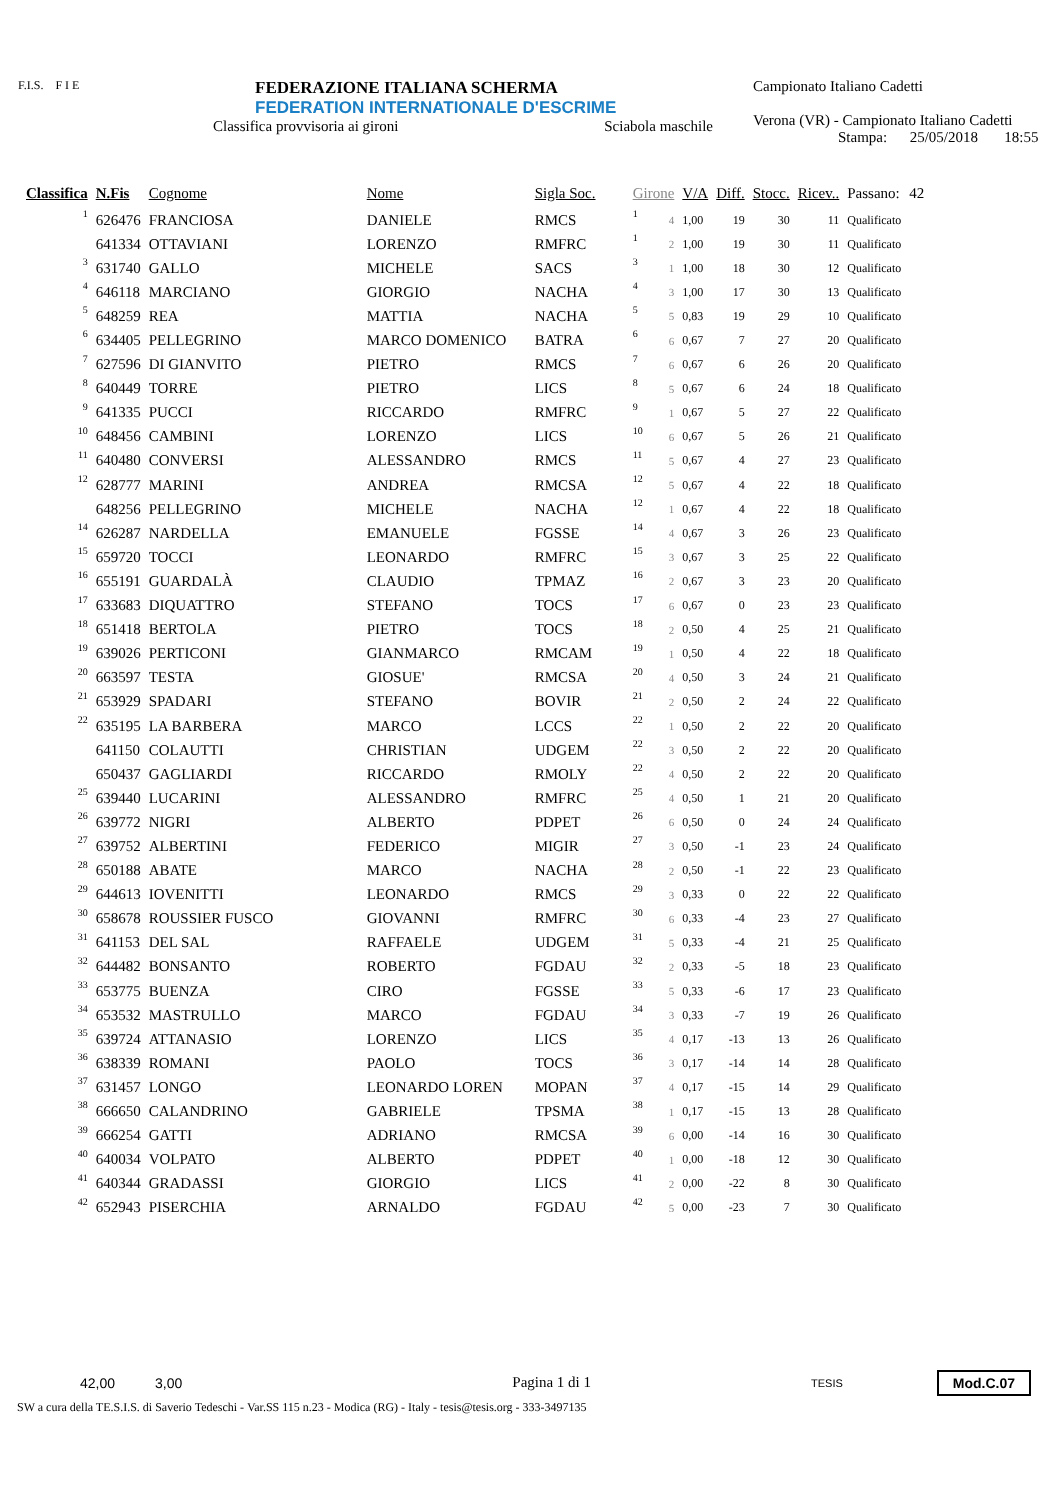F.I.S. F I E
FEDERAZIONE ITALIANA SCHERMA
FEDERATION INTERNATIONALE D'ESCRIME
Classifica provvisoria ai gironi Sciabola maschile
Campionato Italiano Cadetti
Verona (VR) - Campionato Italiano Cadetti
Stampa: 25/05/2018 18:55
| Classifica | N.Fis | Cognome | Nome | Sigla Soc. | Girone | | V/A | Diff. | Stocc. | Ricev.. | Passano: | 42 |
| --- | --- | --- | --- | --- | --- | --- | --- | --- | --- | --- | --- | --- |
| 1 | 626476 | FRANCIOSA | DANIELE | RMCS | 1 | 4 | 1,00 | 19 | 30 | 11 | Qualificato | |
| | 641334 | OTTAVIANI | LORENZO | RMFRC | 1 | 2 | 1,00 | 19 | 30 | 11 | Qualificato | |
| 3 | 631740 | GALLO | MICHELE | SACS | 3 | 1 | 1,00 | 18 | 30 | 12 | Qualificato | |
| 4 | 646118 | MARCIANO | GIORGIO | NACHA | 4 | 3 | 1,00 | 17 | 30 | 13 | Qualificato | |
| 5 | 648259 | REA | MATTIA | NACHA | 5 | 5 | 0,83 | 19 | 29 | 10 | Qualificato | |
| 6 | 634405 | PELLEGRINO | MARCO DOMENICO | BATRA | 6 | 6 | 0,67 | 7 | 27 | 20 | Qualificato | |
| 7 | 627596 | DI GIANVITO | PIETRO | RMCS | 7 | 6 | 0,67 | 6 | 26 | 20 | Qualificato | |
| 8 | 640449 | TORRE | PIETRO | LICS | 8 | 5 | 0,67 | 6 | 24 | 18 | Qualificato | |
| 9 | 641335 | PUCCI | RICCARDO | RMFRC | 9 | 1 | 0,67 | 5 | 27 | 22 | Qualificato | |
| 10 | 648456 | CAMBINI | LORENZO | LICS | 10 | 6 | 0,67 | 5 | 26 | 21 | Qualificato | |
| 11 | 640480 | CONVERSI | ALESSANDRO | RMCS | 11 | 5 | 0,67 | 4 | 27 | 23 | Qualificato | |
| 12 | 628777 | MARINI | ANDREA | RMCSA | 12 | 5 | 0,67 | 4 | 22 | 18 | Qualificato | |
| | 648256 | PELLEGRINO | MICHELE | NACHA | 12 | 1 | 0,67 | 4 | 22 | 18 | Qualificato | |
| 14 | 626287 | NARDELLA | EMANUELE | FGSSE | 14 | 4 | 0,67 | 3 | 26 | 23 | Qualificato | |
| 15 | 659720 | TOCCI | LEONARDO | RMFRC | 15 | 3 | 0,67 | 3 | 25 | 22 | Qualificato | |
| 16 | 655191 | GUARDALÀ | CLAUDIO | TPMAZ | 16 | 2 | 0,67 | 3 | 23 | 20 | Qualificato | |
| 17 | 633683 | DIQUATTRO | STEFANO | TOCS | 17 | 6 | 0,67 | 0 | 23 | 23 | Qualificato | |
| 18 | 651418 | BERTOLA | PIETRO | TOCS | 18 | 2 | 0,50 | 4 | 25 | 21 | Qualificato | |
| 19 | 639026 | PERTICONI | GIANMARCO | RMCAM | 19 | 1 | 0,50 | 4 | 22 | 18 | Qualificato | |
| 20 | 663597 | TESTA | GIOSUE' | RMCSA | 20 | 4 | 0,50 | 3 | 24 | 21 | Qualificato | |
| 21 | 653929 | SPADARI | STEFANO | BOVIR | 21 | 2 | 0,50 | 2 | 24 | 22 | Qualificato | |
| 22 | 635195 | LA BARBERA | MARCO | LCCS | 22 | 1 | 0,50 | 2 | 22 | 20 | Qualificato | |
| | 641150 | COLAUTTI | CHRISTIAN | UDGEM | 22 | 3 | 0,50 | 2 | 22 | 20 | Qualificato | |
| | 650437 | GAGLIARDI | RICCARDO | RMOLY | 22 | 4 | 0,50 | 2 | 22 | 20 | Qualificato | |
| 25 | 639440 | LUCARINI | ALESSANDRO | RMFRC | 25 | 4 | 0,50 | 1 | 21 | 20 | Qualificato | |
| 26 | 639772 | NIGRI | ALBERTO | PDPET | 26 | 6 | 0,50 | 0 | 24 | 24 | Qualificato | |
| 27 | 639752 | ALBERTINI | FEDERICO | MIGIR | 27 | 3 | 0,50 | -1 | 23 | 24 | Qualificato | |
| 28 | 650188 | ABATE | MARCO | NACHA | 28 | 2 | 0,50 | -1 | 22 | 23 | Qualificato | |
| 29 | 644613 | IOVENITTI | LEONARDO | RMCS | 29 | 3 | 0,33 | 0 | 22 | 22 | Qualificato | |
| 30 | 658678 | ROUSSIER FUSCO | GIOVANNI | RMFRC | 30 | 6 | 0,33 | -4 | 23 | 27 | Qualificato | |
| 31 | 641153 | DEL SAL | RAFFAELE | UDGEM | 31 | 5 | 0,33 | -4 | 21 | 25 | Qualificato | |
| 32 | 644482 | BONSANTO | ROBERTO | FGDAU | 32 | 2 | 0,33 | -5 | 18 | 23 | Qualificato | |
| 33 | 653775 | BUENZA | CIRO | FGSSE | 33 | 5 | 0,33 | -6 | 17 | 23 | Qualificato | |
| 34 | 653532 | MASTRULLO | MARCO | FGDAU | 34 | 3 | 0,33 | -7 | 19 | 26 | Qualificato | |
| 35 | 639724 | ATTANASIO | LORENZO | LICS | 35 | 4 | 0,17 | -13 | 13 | 26 | Qualificato | |
| 36 | 638339 | ROMANI | PAOLO | TOCS | 36 | 3 | 0,17 | -14 | 14 | 28 | Qualificato | |
| 37 | 631457 | LONGO | LEONARDO LOREN | MOPAN | 37 | 4 | 0,17 | -15 | 14 | 29 | Qualificato | |
| 38 | 666650 | CALANDRINO | GABRIELE | TPSMA | 38 | 1 | 0,17 | -15 | 13 | 28 | Qualificato | |
| 39 | 666254 | GATTI | ADRIANO | RMCSA | 39 | 6 | 0,00 | -14 | 16 | 30 | Qualificato | |
| 40 | 640034 | VOLPATO | ALBERTO | PDPET | 40 | 1 | 0,00 | -18 | 12 | 30 | Qualificato | |
| 41 | 640344 | GRADASSI | GIORGIO | LICS | 41 | 2 | 0,00 | -22 | 8 | 30 | Qualificato | |
| 42 | 652943 | PISERCHIA | ARNALDO | FGDAU | 42 | 5 | 0,00 | -23 | 7 | 30 | Qualificato | |
42,00 3,00 Pagina 1 di 1 TESIS Mod.C.07
SW a cura della TE.S.I.S. di Saverio Tedeschi - Var.SS 115 n.23 - Modica (RG) - Italy - tesis@tesis.org - 333-3497135